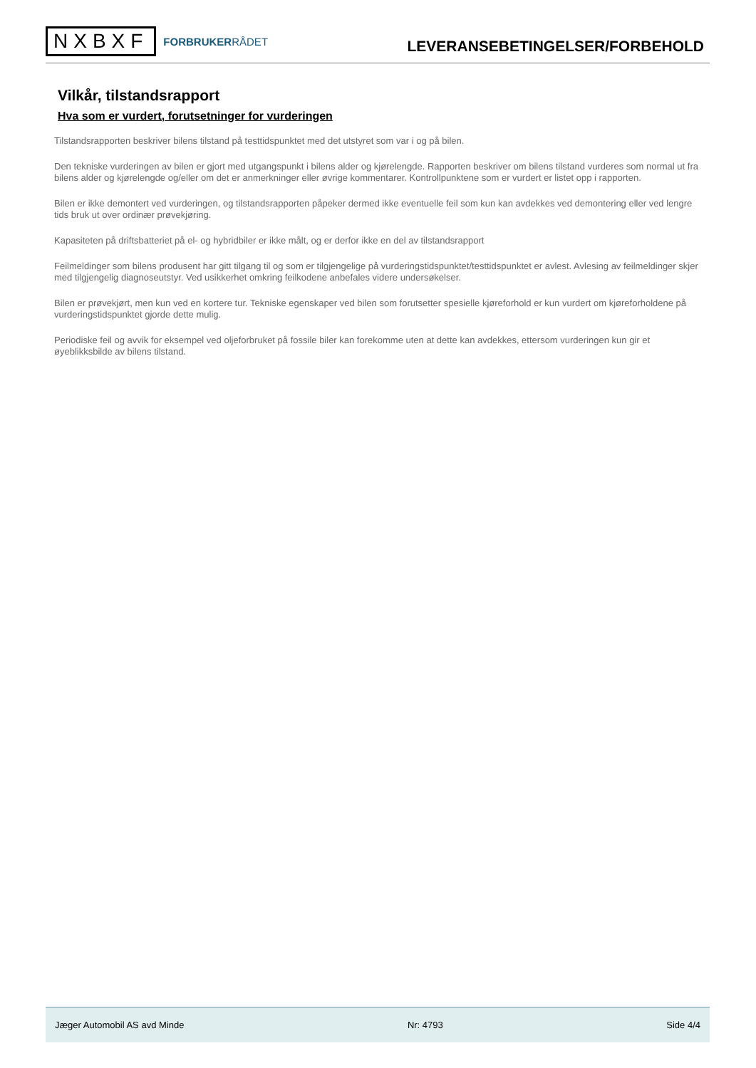NXBXF
FORBRUKERRÅDET
LEVERANSEBETINGELSER/FORBEHOLD
Vilkår, tilstandsrapport
Hva som er vurdert, forutsetninger for vurderingen
Tilstandsrapporten beskriver bilens tilstand på testtidspunktet med det utstyret som var i og på bilen.
Den tekniske vurderingen av bilen er gjort med utgangspunkt i bilens alder og kjørelengde. Rapporten beskriver om bilens tilstand vurderes som normal ut fra bilens alder og kjørelengde og/eller om det er anmerkninger eller øvrige kommentarer. Kontrollpunktene som er vurdert er listet opp i rapporten.
Bilen er ikke demontert ved vurderingen, og tilstandsrapporten påpeker dermed ikke eventuelle feil som kun kan avdekkes ved demontering eller ved lengre tids bruk ut over ordinær prøvekjøring.
Kapasiteten på driftsbatteriet på el- og hybridbiler er ikke målt, og er derfor ikke en del av tilstandsrapport
Feilmeldinger som bilens produsent har gitt tilgang til og som er tilgjengelige på vurderingstidspunktet/testtidspunktet er avlest. Avlesing av feilmeldinger skjer med tilgjengelig diagnoseutstyr. Ved usikkerhet omkring feilkodene anbefales videre undersøkelser.
Bilen er prøvekjørt, men kun ved en kortere tur. Tekniske egenskaper ved bilen som forutsetter spesielle kjøreforhold er kun vurdert om kjøreforholdene på vurderingstidspunktet gjorde dette mulig.
Periodiske feil og avvik for eksempel ved oljeforbruket på fossile biler kan forekomme uten at dette kan avdekkes, ettersom vurderingen kun gir et øyeblikksbilde av bilens tilstand.
Jæger Automobil AS avd Minde Nr: 4793 Side 4/4